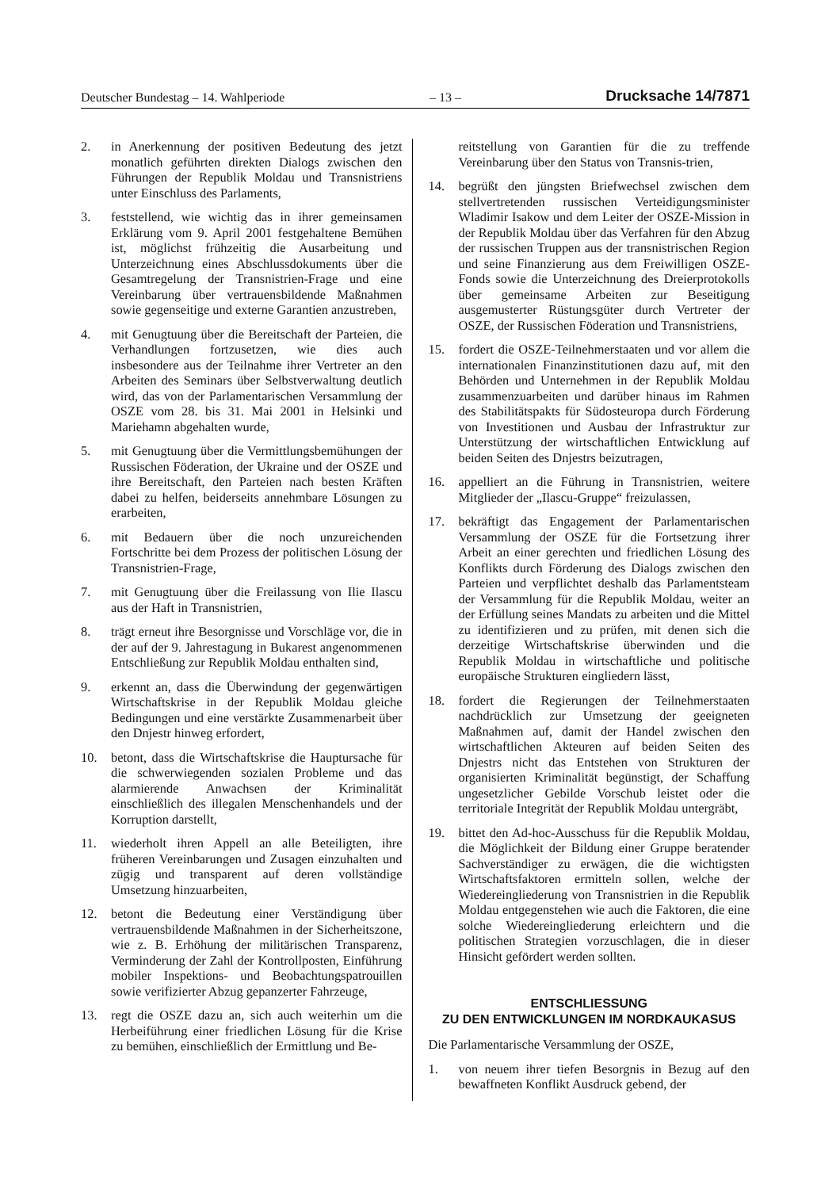Deutscher Bundestag – 14. Wahlperiode – 13 – Drucksache 14/7871
2. in Anerkennung der positiven Bedeutung des jetzt monatlich geführten direkten Dialogs zwischen den Führungen der Republik Moldau und Transnistriens unter Einschluss des Parlaments,
3. feststellend, wie wichtig das in ihrer gemeinsamen Erklärung vom 9. April 2001 festgehaltene Bemühen ist, möglichst frühzeitig die Ausarbeitung und Unterzeichnung eines Abschlussdokuments über die Gesamtregelung der Transnistrien-Frage und eine Vereinbarung über vertrauensbildende Maßnahmen sowie gegenseitige und externe Garantien anzustreben,
4. mit Genugtuung über die Bereitschaft der Parteien, die Verhandlungen fortzusetzen, wie dies auch insbesondere aus der Teilnahme ihrer Vertreter an den Arbeiten des Seminars über Selbstverwaltung deutlich wird, das von der Parlamentarischen Versammlung der OSZE vom 28. bis 31. Mai 2001 in Helsinki und Mariehamn abgehalten wurde,
5. mit Genugtuung über die Vermittlungsbemühungen der Russischen Föderation, der Ukraine und der OSZE und ihre Bereitschaft, den Parteien nach besten Kräften dabei zu helfen, beiderseits annehmbare Lösungen zu erarbeiten,
6. mit Bedauern über die noch unzureichenden Fortschritte bei dem Prozess der politischen Lösung der Transnistrien-Frage,
7. mit Genugtuung über die Freilassung von Ilie Ilascu aus der Haft in Transnistrien,
8. trägt erneut ihre Besorgnisse und Vorschläge vor, die in der auf der 9. Jahrestagung in Bukarest angenommenen Entschließung zur Republik Moldau enthalten sind,
9. erkennt an, dass die Überwindung der gegenwärtigen Wirtschaftskrise in der Republik Moldau gleiche Bedingungen und eine verstärkte Zusammenarbeit über den Dnjestr hinweg erfordert,
10. betont, dass die Wirtschaftskrise die Hauptursache für die schwerwiegenden sozialen Probleme und das alarmierende Anwachsen der Kriminalität einschließlich des illegalen Menschenhandels und der Korruption darstellt,
11. wiederholt ihren Appell an alle Beteiligten, ihre früheren Vereinbarungen und Zusagen einzuhalten und zügig und transparent auf deren vollständige Umsetzung hinzuarbeiten,
12. betont die Bedeutung einer Verständigung über vertrauensbildende Maßnahmen in der Sicherheitszone, wie z. B. Erhöhung der militärischen Transparenz, Verminderung der Zahl der Kontrollposten, Einführung mobiler Inspektions- und Beobachtungspatrouillen sowie verifizierter Abzug gepanzerter Fahrzeuge,
13. regt die OSZE dazu an, sich auch weiterhin um die Herbeiführung einer friedlichen Lösung für die Krise zu bemühen, einschließlich der Ermittlung und Be-
reitstellung von Garantien für die zu treffende Vereinbarung über den Status von Transnis-trien,
14. begrüßt den jüngsten Briefwechsel zwischen dem stellvertretenden russischen Verteidigungsminister Wladimir Isakow und dem Leiter der OSZE-Mission in der Republik Moldau über das Verfahren für den Abzug der russischen Truppen aus der transnistrischen Region und seine Finanzierung aus dem Freiwilligen OSZE-Fonds sowie die Unterzeichnung des Dreierprotokolls über gemeinsame Arbeiten zur Beseitigung ausgemusterter Rüstungsgüter durch Vertreter der OSZE, der Russischen Föderation und Transnistriens,
15. fordert die OSZE-Teilnehmerstaaten und vor allem die internationalen Finanzinstitutionen dazu auf, mit den Behörden und Unternehmen in der Republik Moldau zusammenzuarbeiten und darüber hinaus im Rahmen des Stabilitätspakts für Südosteuropa durch Förderung von Investitionen und Ausbau der Infrastruktur zur Unterstützung der wirtschaftlichen Entwicklung auf beiden Seiten des Dnjestrs beizutragen,
16. appelliert an die Führung in Transnistrien, weitere Mitglieder der „Ilascu-Gruppe“ freizulassen,
17. bekräftigt das Engagement der Parlamentarischen Versammlung der OSZE für die Fortsetzung ihrer Arbeit an einer gerechten und friedlichen Lösung des Konflikts durch Förderung des Dialogs zwischen den Parteien und verpflichtet deshalb das Parlamentsteam der Versammlung für die Republik Moldau, weiter an der Erfüllung seines Mandats zu arbeiten und die Mittel zu identifizieren und zu prüfen, mit denen sich die derzeitige Wirtschaftskrise überwinden und die Republik Moldau in wirtschaftliche und politische europäische Strukturen eingliedern lässt,
18. fordert die Regierungen der Teilnehmerstaaten nachdrücklich zur Umsetzung der geeigneten Maßnahmen auf, damit der Handel zwischen den wirtschaftlichen Akteuren auf beiden Seiten des Dnjestrs nicht das Entstehen von Strukturen der organisierten Kriminalität begünstigt, der Schaffung ungesetzlicher Gebilde Vorschub leistet oder die territoriale Integrität der Republik Moldau untergräbt,
19. bittet den Ad-hoc-Ausschuss für die Republik Moldau, die Möglichkeit der Bildung einer Gruppe beratender Sachverständiger zu erwägen, die die wichtigsten Wirtschaftsfaktoren ermitteln sollen, welche der Wiedereingliederung von Transnistrien in die Republik Moldau entgegenstehen wie auch die Faktoren, die eine solche Wiedereingliederung erleichtern und die politischen Strategien vorzuschlagen, die in dieser Hinsicht gefördert werden sollten.
ENTSCHLIESSUNG
ZU DEN ENTWICKLUNGEN IM NORDKAUKASUS
Die Parlamentarische Versammlung der OSZE,
1. von neuem ihrer tiefen Besorgnis in Bezug auf den bewaffneten Konflikt Ausdruck gebend, der